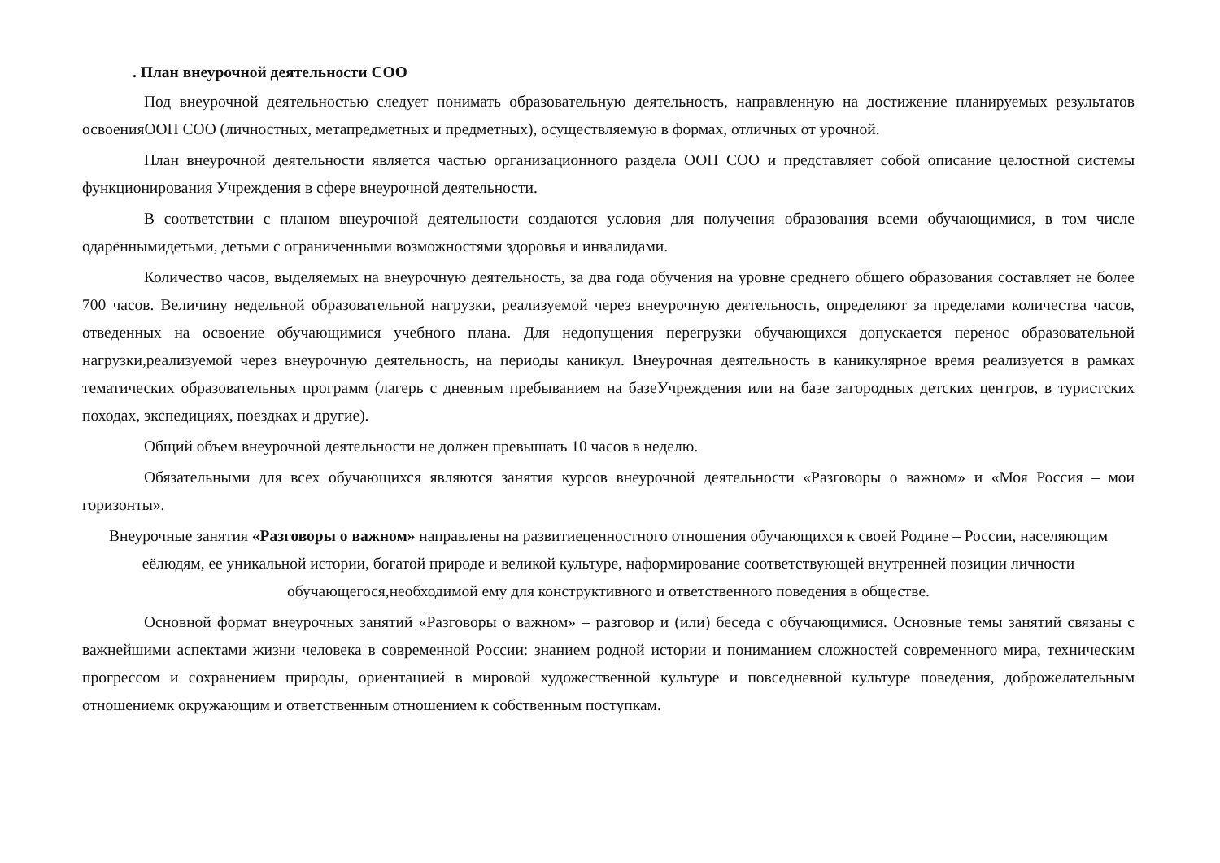. План внеурочной деятельности СОО
Под внеурочной деятельностью следует понимать образовательную деятельность, направленную на достижение планируемых результатов освоенияООП СОО (личностных, метапредметных и предметных), осуществляемую в формах, отличных от урочной.
План внеурочной деятельности является частью организационного раздела ООП СОО и представляет собой описание целостной системы функционирования Учреждения в сфере внеурочной деятельности.
В соответствии с планом внеурочной деятельности создаются условия для получения образования всеми обучающимися, в том числе одарённымидетьми, детьми с ограниченными возможностями здоровья и инвалидами.
Количество часов, выделяемых на внеурочную деятельность, за два года обучения на уровне среднего общего образования составляет не более 700 часов. Величину недельной образовательной нагрузки, реализуемой через внеурочную деятельность, определяют за пределами количества часов, отведенных на освоение обучающимися учебного плана. Для недопущения перегрузки обучающихся допускается перенос образовательной нагрузки,реализуемой через внеурочную деятельность, на периоды каникул. Внеурочная деятельность в каникулярное время реализуется в рамках тематических образовательных программ (лагерь с дневным пребыванием на базеУчреждения или на базе загородных детских центров, в туристских походах, экспедициях, поездках и другие).
Общий объем внеурочной деятельности не должен превышать 10 часов в неделю.
Обязательными для всех обучающихся являются занятия курсов внеурочной деятельности «Разговоры о важном» и «Моя Россия – мои горизонты».
Внеурочные занятия «Разговоры о важном» направлены на развитиеценностного отношения обучающихся к своей Родине – России, населяющим еёлюдям, ее уникальной истории, богатой природе и великой культуре, наформирование соответствующей внутренней позиции личности обучающегося,необходимой ему для конструктивного и ответственного поведения в обществе.
Основной формат внеурочных занятий «Разговоры о важном» – разговор и (или) беседа с обучающимися. Основные темы занятий связаны с важнейшими аспектами жизни человека в современной России: знанием родной истории и пониманием сложностей современного мира, техническим прогрессом и сохранением природы, ориентацией в мировой художественной культуре и повседневной культуре поведения, доброжелательным отношениемк окружающим и ответственным отношением к собственным поступкам.